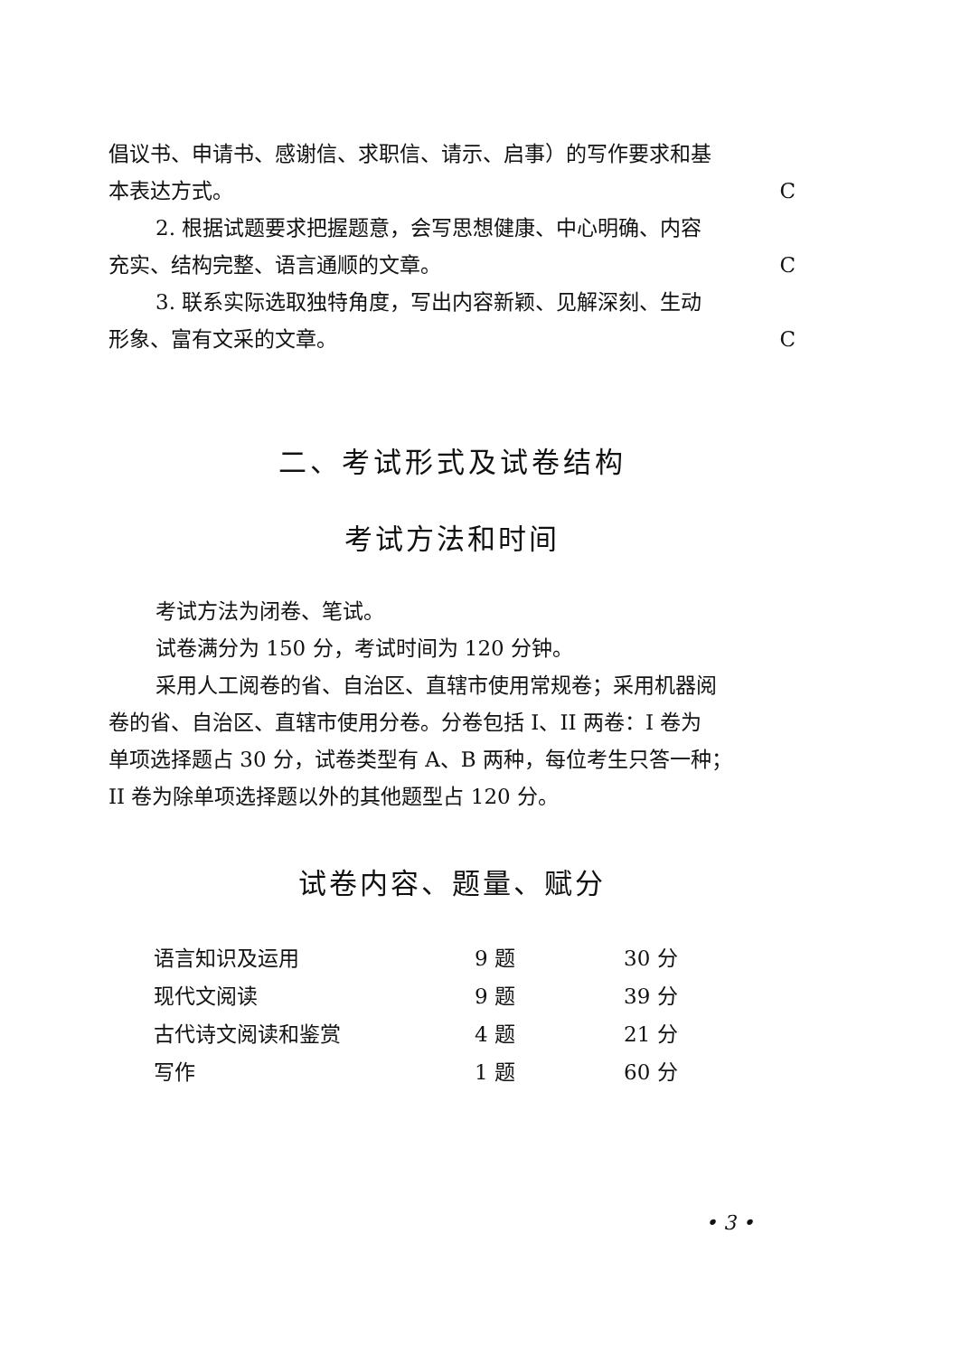倡议书、申请书、感谢信、求职信、请示、启事）的写作要求和基
本表达方式。 C
2. 根据试题要求把握题意，会写思想健康、中心明确、内容
充实、结构完整、语言通顺的文章。 C
3. 联系实际选取独特角度，写出内容新颖、见解深刻、生动
形象、富有文采的文章。 C
二、考试形式及试卷结构
考试方法和时间
考试方法为闭卷、笔试。
试卷满分为 150 分，考试时间为 120 分钟。
采用人工阅卷的省、自治区、直辖市使用常规卷；采用机器阅
卷的省、自治区、直辖市使用分卷。分卷包括 I、II 两卷：I 卷为
单项选择题占 30 分，试卷类型有 A、B 两种，每位考生只答一种；
II 卷为除单项选择题以外的其他题型占 120 分。
试卷内容、题量、赋分
| 语言知识及运用 | 9 题 | 30 分 |
| 现代文阅读 | 9 题 | 39 分 |
| 古代诗文阅读和鉴赏 | 4 题 | 21 分 |
| 写作 | 1 题 | 60 分 |
• 3 •